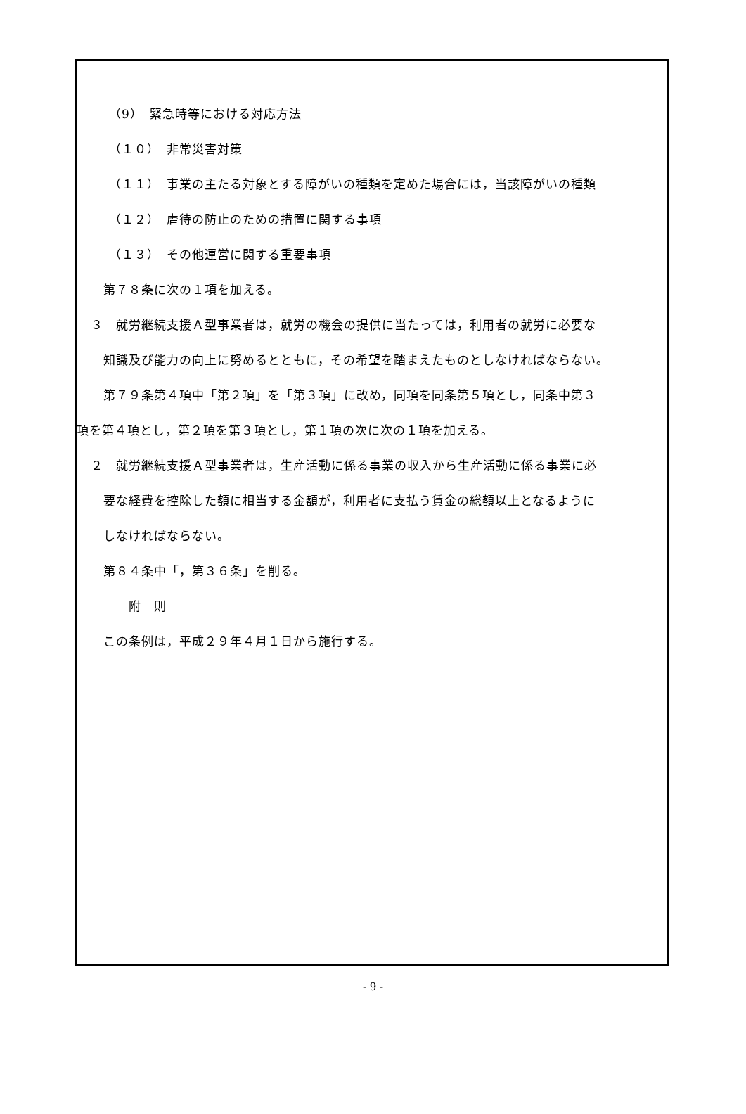（9）　緊急時等における対応方法
（１０）　非常災害対策
（１１）　事業の主たる対象とする障がいの種類を定めた場合には，当該障がいの種類
（１２）　虐待の防止のための措置に関する事項
（１３）　その他運営に関する重要事項
　第７８条に次の１項を加える。
３　就労継続支援Ａ型事業者は，就労の機会の提供に当たっては，利用者の就労に必要な
　知識及び能力の向上に努めるとともに，その希望を踏まえたものとしなければならない。
　第７９条第４項中「第２項」を「第３項」に改め，同項を同条第５項とし，同条中第３
項を第４項とし，第２項を第３項とし，第１項の次に次の１項を加える。
２　就労継続支援Ａ型事業者は，生産活動に係る事業の収入から生産活動に係る事業に必
　要な経費を控除した額に相当する金額が，利用者に支払う賃金の総額以上となるように
　しなければならない。
　第８４条中「，第３６条」を削る。
　　　附　則
　この条例は，平成２９年４月１日から施行する。
- 9 -